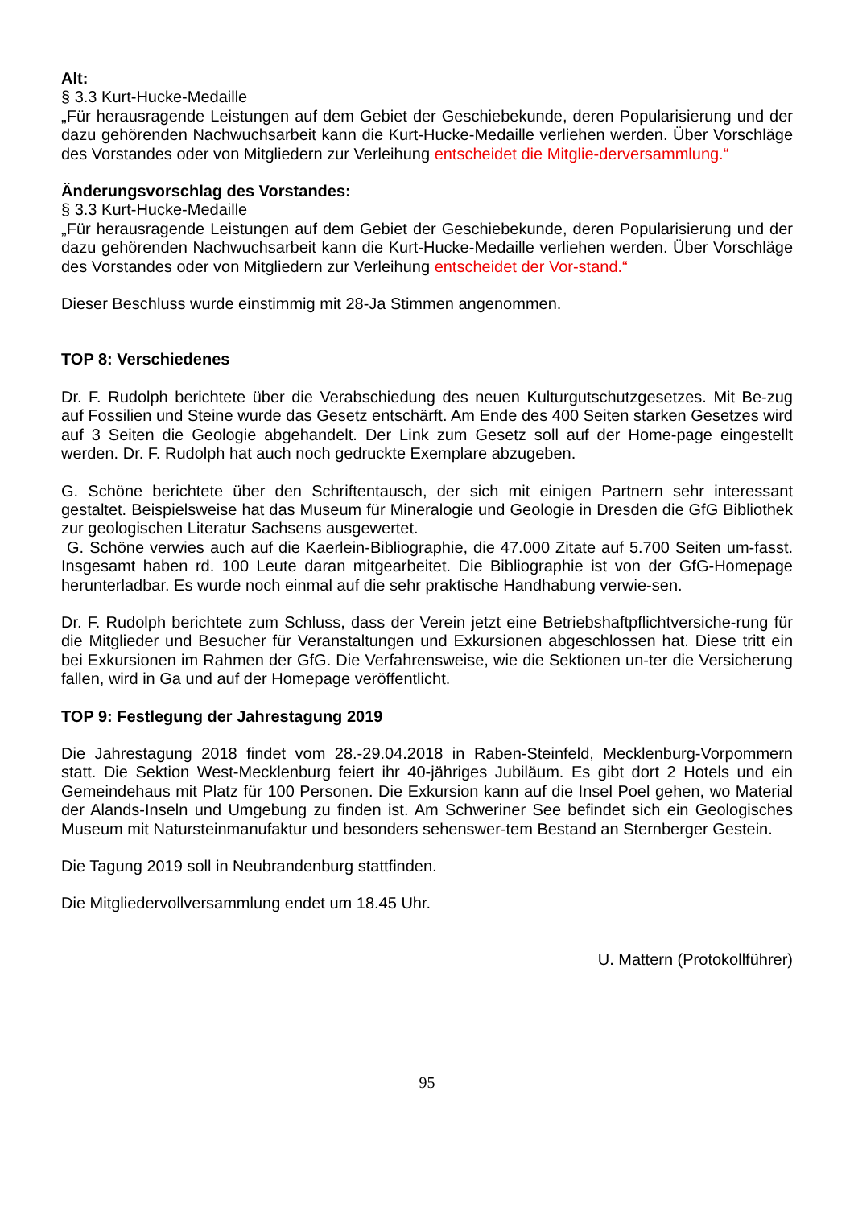Alt:
§ 3.3 Kurt-Hucke-Medaille
„Für herausragende Leistungen auf dem Gebiet der Geschiebekunde, deren Popularisierung und der dazu gehörenden Nachwuchsarbeit kann die Kurt-Hucke-Medaille verliehen werden. Über Vorschläge des Vorstandes oder von Mitgliedern zur Verleihung entscheidet die Mitglie-derversammlung.“
Änderungsvorschlag des Vorstandes:
§ 3.3 Kurt-Hucke-Medaille
„Für herausragende Leistungen auf dem Gebiet der Geschiebekunde, deren Popularisierung und der dazu gehörenden Nachwuchsarbeit kann die Kurt-Hucke-Medaille verliehen werden. Über Vorschläge des Vorstandes oder von Mitgliedern zur Verleihung entscheidet der Vor-stand.“
Dieser Beschluss wurde einstimmig mit 28-Ja Stimmen angenommen.
TOP 8: Verschiedenes
Dr. F. Rudolph berichtete über die Verabschiedung des neuen Kulturgutschutzgesetzes. Mit Be-zug auf Fossilien und Steine wurde das Gesetz entschärft. Am Ende des 400 Seiten starken Gesetzes wird auf 3 Seiten die Geologie abgehandelt. Der Link zum Gesetz soll auf der Home-page eingestellt werden. Dr. F. Rudolph hat auch noch gedruckte Exemplare abzugeben.
G. Schöne berichtete über den Schriftentausch, der sich mit einigen Partnern sehr interessant gestaltet. Beispielsweise hat das Museum für Mineralogie und Geologie in Dresden die GfG Bibliothek zur geologischen Literatur Sachsens ausgewertet.
G. Schöne verwies auch auf die Kaerlein-Bibliographie, die 47.000 Zitate auf 5.700 Seiten um-fasst. Insgesamt haben rd. 100 Leute daran mitgearbeitet. Die Bibliographie ist von der GfG-Homepage herunterladbar. Es wurde noch einmal auf die sehr praktische Handhabung verwie-sen.
Dr. F. Rudolph berichtete zum Schluss, dass der Verein jetzt eine Betriebshaftpflichtversiche-rung für die Mitglieder und Besucher für Veranstaltungen und Exkursionen abgeschlossen hat. Diese tritt ein bei Exkursionen im Rahmen der GfG. Die Verfahrensweise, wie die Sektionen un-ter die Versicherung fallen, wird in Ga und auf der Homepage veröffentlicht.
TOP 9: Festlegung der Jahrestagung 2019
Die Jahrestagung 2018 findet vom 28.-29.04.2018 in Raben-Steinfeld, Mecklenburg-Vorpommern statt. Die Sektion West-Mecklenburg feiert ihr 40-jähriges Jubiläum. Es gibt dort 2 Hotels und ein Gemeindehaus mit Platz für 100 Personen. Die Exkursion kann auf die Insel Poel gehen, wo Material der Alands-Inseln und Umgebung zu finden ist. Am Schweriner See befindet sich ein Geologisches Museum mit Natursteinmanufaktur und besonders sehenswer-tem Bestand an Sternberger Gestein.
Die Tagung 2019 soll in Neubrandenburg stattfinden.
Die Mitgliedervollversammlung endet um 18.45 Uhr.
U. Mattern (Protokollführer)
95